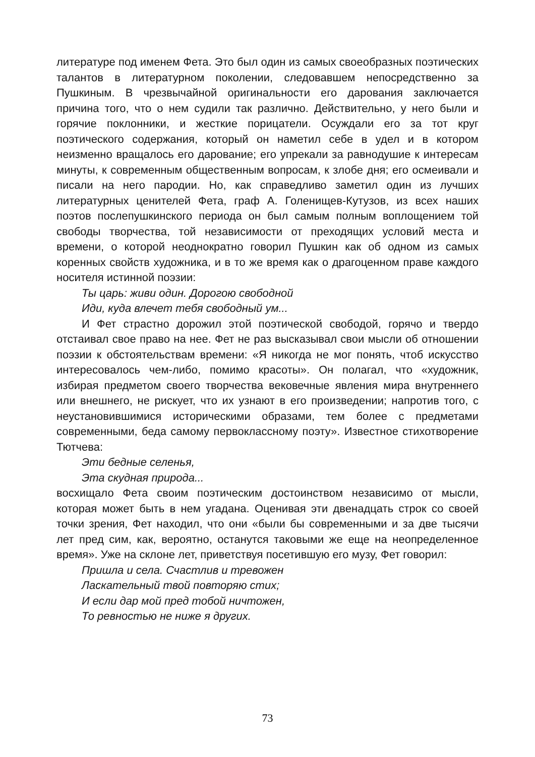литературе под именем Фета. Это был один из самых своеобразных поэтических талантов в литературном поколении, следовавшем непосредственно за Пушкиным. В чрезвычайной оригинальности его дарования заключается причина того, что о нем судили так различно. Действительно, у него были и горячие поклонники, и жесткие порицатели. Осуждали его за тот круг поэтического содержания, который он наметил себе в удел и в котором неизменно вращалось его дарование; его упрекали за равнодушие к интересам минуты, к современным общественным вопросам, к злобе дня; его осмеивали и писали на него пародии. Но, как справедливо заметил один из лучших литературных ценителей Фета, граф А. Голенищев-Кутузов, из всех наших поэтов послепушкинского периода он был самым полным воплощением той свободы творчества, той независимости от преходящих условий места и времени, о которой неоднократно говорил Пушкин как об одном из самых коренных свойств художника, и в то же время как о драгоценном праве каждого носителя истинной поэзии:
Ты царь: живи один. Дорогою свободной
Иди, куда влечет тебя свободный ум...
И Фет страстно дорожил этой поэтической свободой, горячо и твердо отстаивал свое право на нее. Фет не раз высказывал свои мысли об отношении поэзии к обстоятельствам времени: «Я никогда не мог понять, чтоб искусство интересовалось чем-либо, помимо красоты». Он полагал, что «художник, избирая предметом своего творчества вековечные явления мира внутреннего или внешнего, не рискует, что их узнают в его произведении; напротив того, с неустановившимися историческими образами, тем более с предметами современными, беда самому первоклассному поэту». Известное стихотворение Тютчева:
Эти бедные селенья,
Эта скудная природа...
восхищало Фета своим поэтическим достоинством независимо от мысли, которая может быть в нем угадана. Оценивая эти двенадцать строк со своей точки зрения, Фет находил, что они «были бы современными и за две тысячи лет пред сим, как, вероятно, останутся таковыми же еще на неопределенное время». Уже на склоне лет, приветствуя посетившую его музу, Фет говорил:
Пришла и села. Счастлив и тревожен
Ласкательный твой повторяю стих;
И если дар мой пред тобой ничтожен,
То ревностью не ниже я других.
73